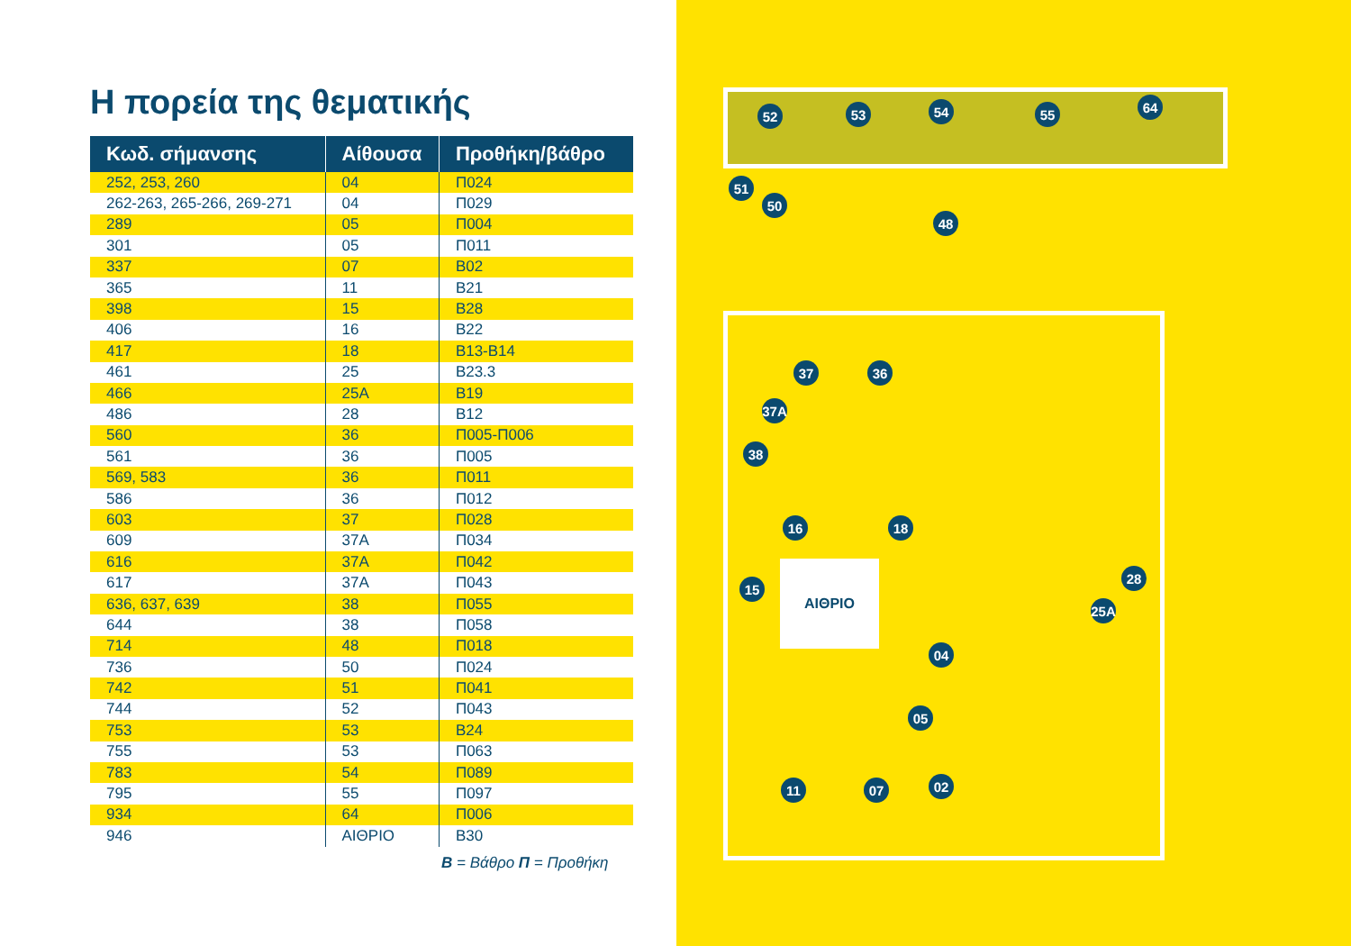Η πορεία της θεματικής
| Κωδ. σήμανσης | Αίθουσα | Προθήκη/βάθρο |
| --- | --- | --- |
| 252, 253, 260 | 04 | Π024 |
| 262-263, 265-266, 269-271 | 04 | Π029 |
| 289 | 05 | Π004 |
| 301 | 05 | Π011 |
| 337 | 07 | Β02 |
| 365 | 11 | Β21 |
| 398 | 15 | Β28 |
| 406 | 16 | Β22 |
| 417 | 18 | Β13-Β14 |
| 461 | 25 | Β23.3 |
| 466 | 25Α | Β19 |
| 486 | 28 | Β12 |
| 560 | 36 | Π005-Π006 |
| 561 | 36 | Π005 |
| 569, 583 | 36 | Π011 |
| 586 | 36 | Π012 |
| 603 | 37 | Π028 |
| 609 | 37Α | Π034 |
| 616 | 37Α | Π042 |
| 617 | 37Α | Π043 |
| 636, 637, 639 | 38 | Π055 |
| 644 | 38 | Π058 |
| 714 | 48 | Π018 |
| 736 | 50 | Π024 |
| 742 | 51 | Π041 |
| 744 | 52 | Π043 |
| 753 | 53 | Β24 |
| 755 | 53 | Π063 |
| 783 | 54 | Π089 |
| 795 | 55 | Π097 |
| 934 | 64 | Π006 |
| 946 | ΑΙΘΡΙΟ | Β30 |
Β = Βάθρο Π = Προθήκη
ΑΙΘΡΙΟ
52 53 54 55 64
51
50
48
37 36
37Α
38
16 18
15
28
25Α
04
05
11 07 02